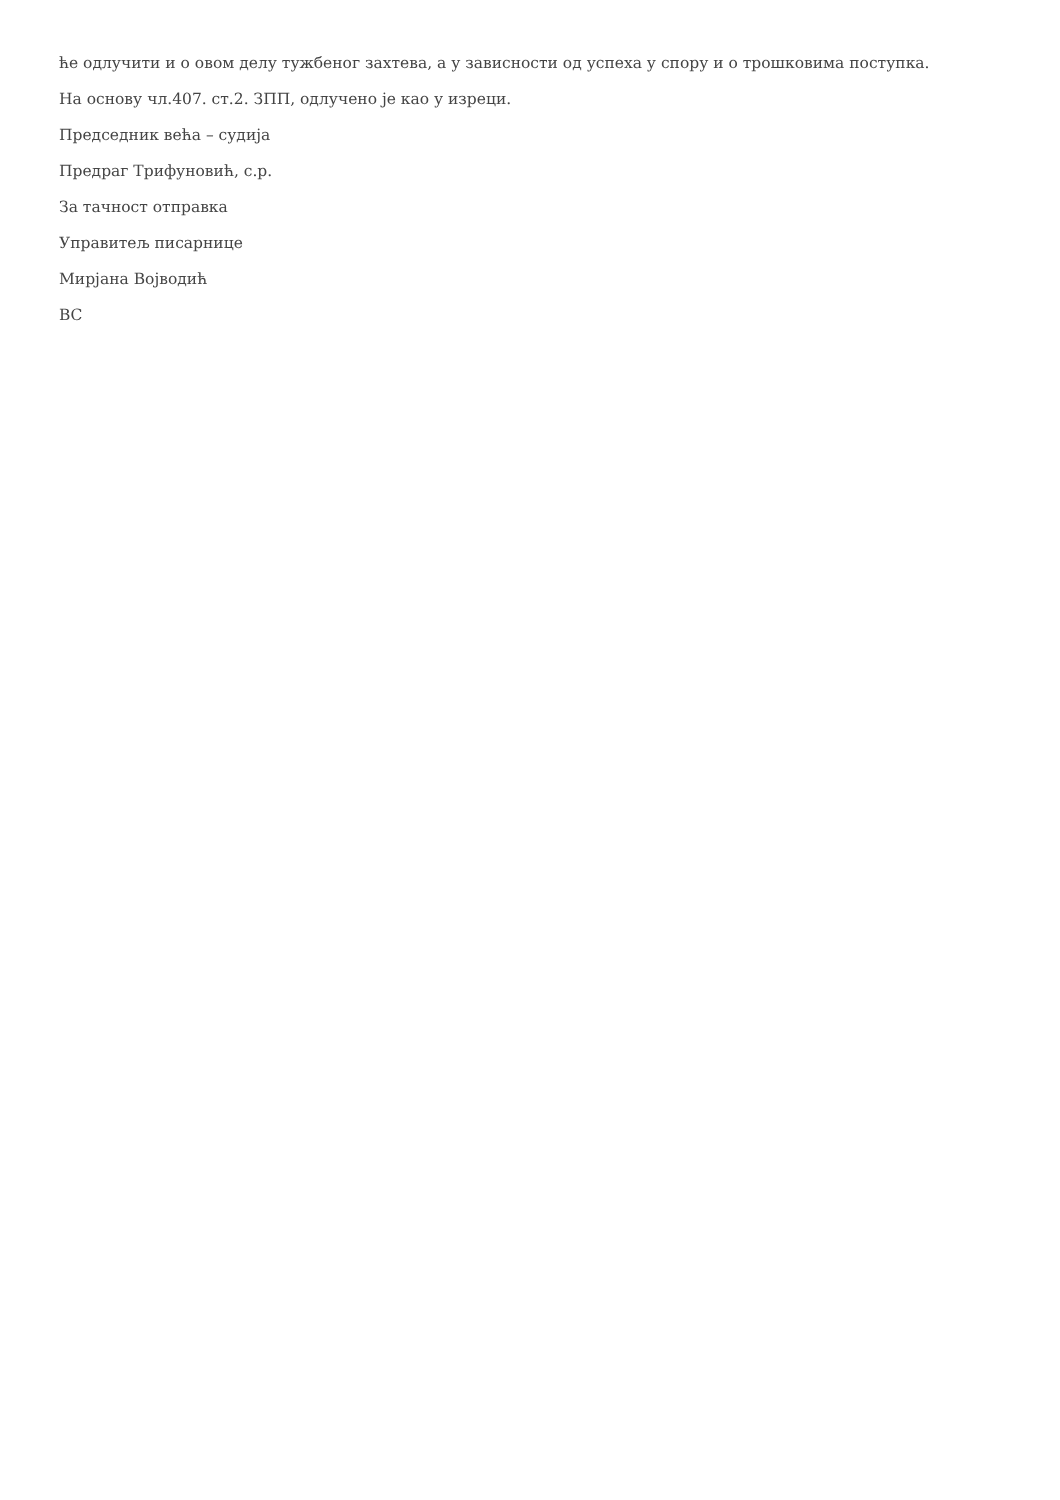ће одлучити и о овом делу тужбеног захтева, а у зависности од успеха у спору и о трошковима поступка.
На основу чл.407. ст.2. ЗПП, одлучено је као у изреци.
Председник већа – судија
Предраг Трифуновић, с.р.
За тачност отправка
Управитељ писарнице
Мирјана Војводић
ВС